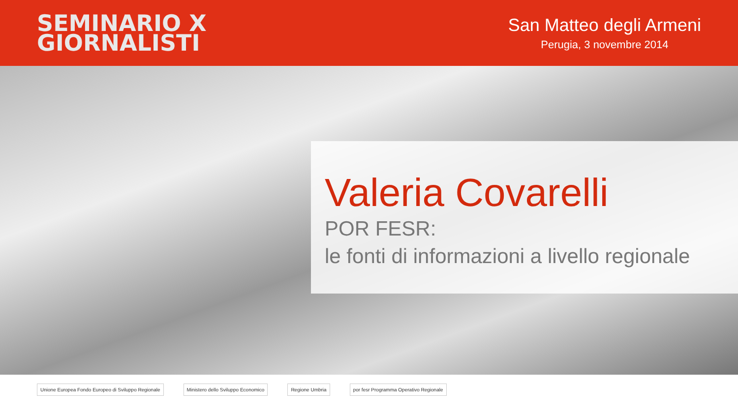SEMINARIO X
GIORNALISTI
San Matteo degli Armeni
Perugia, 3 novembre 2014
Valeria Covarelli
POR FESR:
le fonti di informazioni a livello regionale
Unione Europea Fondo Europeo di Sviluppo Regionale Ministero dello Sviluppo Economico Regione Umbria por fesr Programma Operativo Regionale